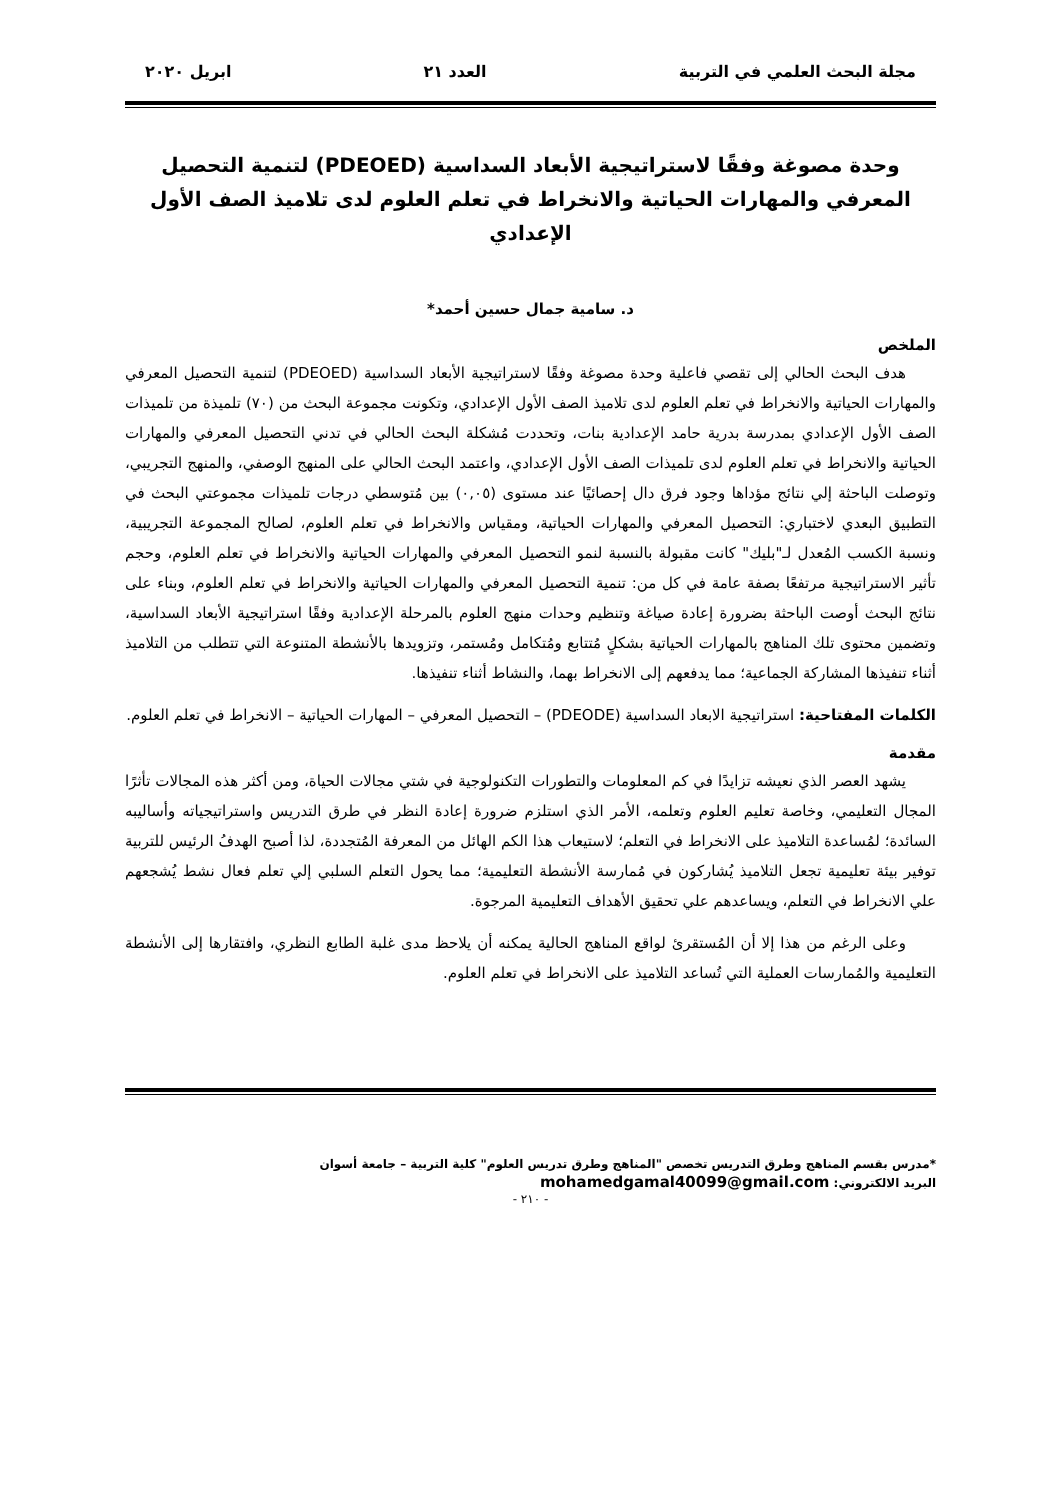مجلة البحث العلمي في التربية العدد ٢١ ابريل ٢٠٢٠
وحدة مصوغة وفقًا لاستراتيجية الأبعاد السداسية (PDEOED) لتنمية التحصيل المعرفي والمهارات الحياتية والانخراط في تعلم العلوم لدى تلاميذ الصف الأول الإعدادي
د. سامية جمال حسين أحمد*
الملخص
هدف البحث الحالي إلى تقصي فاعلية وحدة مصوغة وفقًا لاستراتيجية الأبعاد السداسية (PDEOED) لتنمية التحصيل المعرفي والمهارات الحياتية والانخراط في تعلم العلوم لدى تلاميذ الصف الأول الإعدادي، وتكونت مجموعة البحث من (٧٠) تلميذة من تلميذات الصف الأول الإعدادي بمدرسة بدرية حامد الإعدادية بنات، وتحددت مُشكلة البحث الحالي في تدني التحصيل المعرفي والمهارات الحياتية والانخراط في تعلم العلوم لدى تلميذات الصف الأول الإعدادي، واعتمد البحث الحالي على المنهج الوصفي، والمنهج التجريبي، وتوصلت الباحثة إلي نتائج مؤداها وجود فرق دال إحصائيًا عند مستوى (٠,٠٥) بين مُتوسطي درجات تلميذات مجموعتي البحث في التطبيق البعدي لاختباري: التحصيل المعرفي والمهارات الحياتية، ومقياس والانخراط في تعلم العلوم، لصالح المجموعة التجريبية، ونسبة الكسب المُعدل لـ"بليك" كانت مقبولة بالنسبة لنمو التحصيل المعرفي والمهارات الحياتية والانخراط في تعلم العلوم، وحجم تأثير الاستراتيجية مرتفعًا بصفة عامة في كل من: تنمية التحصيل المعرفي والمهارات الحياتية والانخراط في تعلم العلوم، وبناء على نتائج البحث أوصت الباحثة بضرورة إعادة صياغة وتنظيم وحدات منهج العلوم بالمرحلة الإعدادية وفقًا استراتيجية الأبعاد السداسية، وتضمين محتوى تلك المناهج بالمهارات الحياتية بشكلٍ مُتتابع ومُتكامل ومُستمر، وتزويدها بالأنشطة المتنوعة التي تتطلب من التلاميذ أثناء تنفيذها المشاركة الجماعية؛ مما يدفعهم إلى الانخراط بهما، والنشاط أثناء تنفيذها.
الكلمات المفتاحية: استراتيجية الابعاد السداسية (PDEODE) – التحصيل المعرفي – المهارات الحياتية – الانخراط في تعلم العلوم.
مقدمة
يشهد العصر الذي نعيشه تزايدًا في كم المعلومات والتطورات التكنولوجية في شتي مجالات الحياة، ومن أكثر هذه المجالات تأثرًا المجال التعليمي، وخاصة تعليم العلوم وتعلمه، الأمر الذي استلزم ضرورة إعادة النظر في طرق التدريس واستراتيجياته وأساليبه السائدة؛ لمُساعدة التلاميذ على الانخراط في التعلم؛ لاستيعاب هذا الكم الهائل من المعرفة المُتجددة، لذا أصبح الهدفُ الرئيس للتربية توفير بيئة تعليمية تجعل التلاميذ يُشاركون في مُمارسة الأنشطة التعليمية؛ مما يحول التعلم السلبي إلي تعلم فعال نشط يُشجعهم علي الانخراط في التعلم، ويساعدهم علي تحقيق الأهداف التعليمية المرجوة.
وعلى الرغم من هذا إلا أن المُستقرئ لواقع المناهج الحالية يمكنه أن يلاحظ مدى غلبة الطابع النظري، وافتقارها إلى الأنشطة التعليمية والمُمارسات العملية التي تُساعد التلاميذ على الانخراط في تعلم العلوم.
*مدرس بقسم المناهج وطرق التدريس تخصص "المناهج وطرق تدريس العلوم" كلية التربية – جامعة أسوان
البريد الالكتروني: mohamedgamal40099@gmail.com
- ٢١٠ -